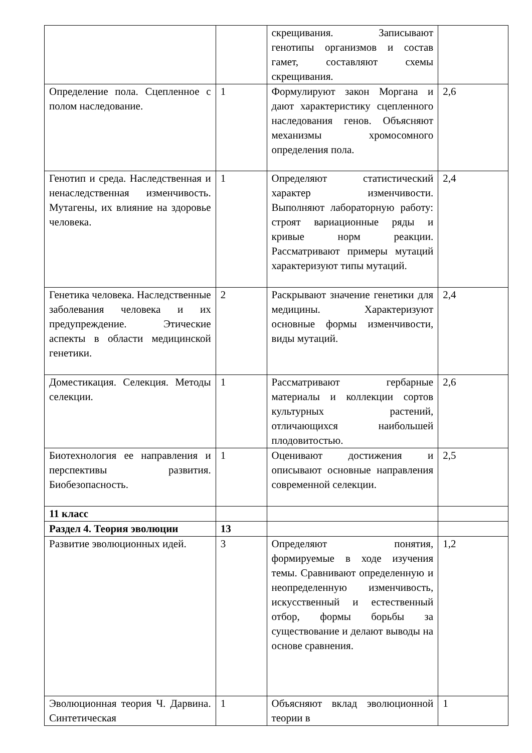| | | скрещивания. Записывают генотипы организмов и состав гамет, составляют схемы скрещивания. | |
| Определение пола. Сцепленное с полом наследование. | 1 | Формулируют закон Моргана и дают характеристику сцепленного наследования генов. Объясняют механизмы хромосомного определения пола. | 2,6 |
| Генотип и среда. Наследственная и ненаследственная изменчивость. Мутагены, их влияние на здоровье человека. | 1 | Определяют статистический характер изменчивости. Выполняют лабораторную работу: строят вариационные ряды и кривые норм реакции. Рассматривают примеры мутаций характеризуют типы мутаций. | 2,4 |
| Генетика человека. Наследственные заболевания человека и их предупреждение. Этические аспекты в области медицинской генетики. | 2 | Раскрывают значение генетики для медицины. Характеризуют основные формы изменчивости, виды мутаций. | 2,4 |
| Доместикация. Селекция. Методы селекции. | 1 | Рассматривают гербарные материалы и коллекции сортов культурных растений, отличающихся наибольшей плодовитостью. | 2,6 |
| Биотехнология ее направления и перспективы развития. Биобезопасность. | 1 | Оценивают достижения и описывают основные направления современной селекции. | 2,5 |
| 11 класс | | | |
| Раздел 4. Теория эволюции | 13 | | |
| Развитие эволюционных идей. | 3 | Определяют понятия, формируемые в ходе изучения темы. Сравнивают определенную и неопределенную изменчивость, искусственный и естественный отбор, формы борьбы за существование и делают выводы на основе сравнения. | 1,2 |
| Эволюционная теория Ч. Дарвина. Синтетическая | 1 | Объясняют вклад эволюционной теории в | 1 |